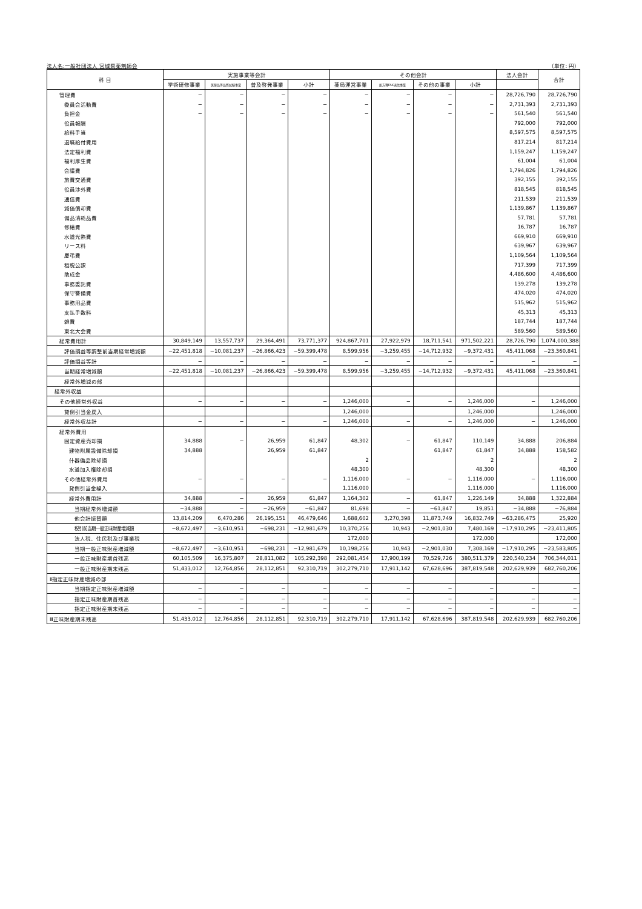法人名:一般社団法人 宮城県薬剤師会 （単位: 円）
| 科 目 | 実施事業等会計 | | | | その他会計 | | | | 法人会計 | 合計 |
| --- | --- | --- | --- | --- | --- | --- | --- | --- | --- | --- |
| | 学術研修事業 | 医薬品等品質試験事業 | 普及啓発事業 | 小計 | 薬局運営事業 | 処方箋FAX送信事業 | その他の事業 | 小計 | | |
| 管理費 | − | − | − | − | − | − | − | − | 28,726,790 | 28,726,790 |
| 委員会活動費 | − | − | − | − | − | − | − | − | 2,731,393 | 2,731,393 |
| 負担金 | − | − | − | − | − | − | − | − | 561,540 | 561,540 |
| 役員報酬 | | | | | | | | | 792,000 | 792,000 |
| 給料手当 | | | | | | | | | 8,597,575 | 8,597,575 |
| 退職給付費用 | | | | | | | | | 817,214 | 817,214 |
| 法定福利費 | | | | | | | | | 1,159,247 | 1,159,247 |
| 福利厚生費 | | | | | | | | | 61,004 | 61,004 |
| 会議費 | | | | | | | | | 1,794,826 | 1,794,826 |
| 旅費交通費 | | | | | | | | | 392,155 | 392,155 |
| 役員渉外費 | | | | | | | | | 818,545 | 818,545 |
| 通信費 | | | | | | | | | 211,539 | 211,539 |
| 減価償却費 | | | | | | | | | 1,139,867 | 1,139,867 |
| 備品消耗品費 | | | | | | | | | 57,781 | 57,781 |
| 修繕費 | | | | | | | | | 16,787 | 16,787 |
| 水道光熱費 | | | | | | | | | 669,910 | 669,910 |
| リース料 | | | | | | | | | 639,967 | 639,967 |
| 慶弔費 | | | | | | | | | 1,109,564 | 1,109,564 |
| 租税公課 | | | | | | | | | 717,399 | 717,399 |
| 助成金 | | | | | | | | | 4,486,600 | 4,486,600 |
| 事務委託費 | | | | | | | | | 139,278 | 139,278 |
| 保守警備費 | | | | | | | | | 474,020 | 474,020 |
| 事務用品費 | | | | | | | | | 515,962 | 515,962 |
| 支払手数料 | | | | | | | | | 45,313 | 45,313 |
| 雑費 | | | | | | | | | 187,744 | 187,744 |
| 東北大会費 | | | | | | | | | 589,560 | 589,560 |
| 経常費用計 | 30,849,149 | 13,557,737 | 29,364,491 | 73,771,377 | 924,867,701 | 27,922,979 | 18,711,541 | 971,502,221 | 28,726,790 | 1,074,000,388 |
| 評価損益等調整前当期経常増減額 | −22,451,818 | −10,081,237 | −26,866,423 | −59,399,478 | 8,599,956 | −3,259,455 | −14,712,932 | −9,372,431 | 45,411,068 | −23,360,841 |
| 評価損益等計 | − | − | − | − | − | − | − | − | − | − |
| 当期経常増減額 | −22,451,818 | −10,081,237 | −26,866,423 | −59,399,478 | 8,599,956 | −3,259,455 | −14,712,932 | −9,372,431 | 45,411,068 | −23,360,841 |
| 経常外増減の部 | | | | | | | | | | |
| 経常外収益 | | | | | | | | | | |
| その他経常外収益 | − | − | − | − | 1,246,000 | − | − | 1,246,000 | − | 1,246,000 |
| 貸倒引当金戻入 | | | | | 1,246,000 | | | 1,246,000 | | 1,246,000 |
| 経常外収益計 | − | − | − | − | 1,246,000 | − | − | 1,246,000 | − | 1,246,000 |
| 経常外費用 | | | | | | | | | | |
| 固定資産売却損 | 34,888 | − | 26,959 | 61,847 | 48,302 | − | 61,847 | 110,149 | 34,888 | 206,884 |
| 建物附属設備除却損 | 34,888 | | 26,959 | 61,847 | | | 61,847 | 61,847 | 34,888 | 158,582 |
| 什器備品除却損 | | | | | 2 | | | 2 | | 2 |
| 水道加入権除却損 | | | | | 48,300 | | | 48,300 | | 48,300 |
| その他経常外費用 | − | − | − | − | 1,116,000 | − | − | 1,116,000 | − | 1,116,000 |
| 貸倒引当金繰入 | | | | | 1,116,000 | | | 1,116,000 | | 1,116,000 |
| 経常外費用計 | 34,888 | − | 26,959 | 61,847 | 1,164,302 | − | 61,847 | 1,226,149 | 34,888 | 1,322,884 |
| 当期経常外増減額 | −34,888 | − | −26,959 | −61,847 | 81,698 | − | −61,847 | 19,851 | −34,888 | −76,884 |
| 他会計振替額 | 13,814,209 | 6,470,286 | 26,195,151 | 46,479,646 | 1,688,602 | 3,270,398 | 11,873,749 | 16,832,749 | −63,286,475 | 25,920 |
| 税引前当期一般正味財産増減額 | −8,672,497 | −3,610,951 | −698,231 | −12,981,679 | 10,370,256 | 10,943 | −2,901,030 | 7,480,169 | −17,910,295 | −23,411,805 |
| 法人税、住民税及び事業税 | | | | | 172,000 | | | 172,000 | | 172,000 |
| 当期一般正味財産増減額 | −8,672,497 | −3,610,951 | −698,231 | −12,981,679 | 10,198,256 | 10,943 | −2,901,030 | 7,308,169 | −17,910,295 | −23,583,805 |
| 一般正味財産期首残高 | 60,105,509 | 16,375,807 | 28,811,082 | 105,292,398 | 292,081,454 | 17,900,199 | 70,529,726 | 380,511,379 | 220,540,234 | 706,344,011 |
| 一般正味財産期末残高 | 51,433,012 | 12,764,856 | 28,112,851 | 92,310,719 | 302,279,710 | 17,911,142 | 67,628,696 | 387,819,548 | 202,629,939 | 682,760,206 |
| Ⅱ指定正味財産増減の部 | | | | | | | | | | |
| 当期指定正味財産増減額 | − | − | − | − | − | − | − | − | − | − |
| 指定正味財産期首残高 | − | − | − | − | − | − | − | − | − | − |
| 指定正味財産期末残高 | − | − | − | − | − | − | − | − | − | − |
| Ⅲ正味財産期末残高 | 51,433,012 | 12,764,856 | 28,112,851 | 92,310,719 | 302,279,710 | 17,911,142 | 67,628,696 | 387,819,548 | 202,629,939 | 682,760,206 |